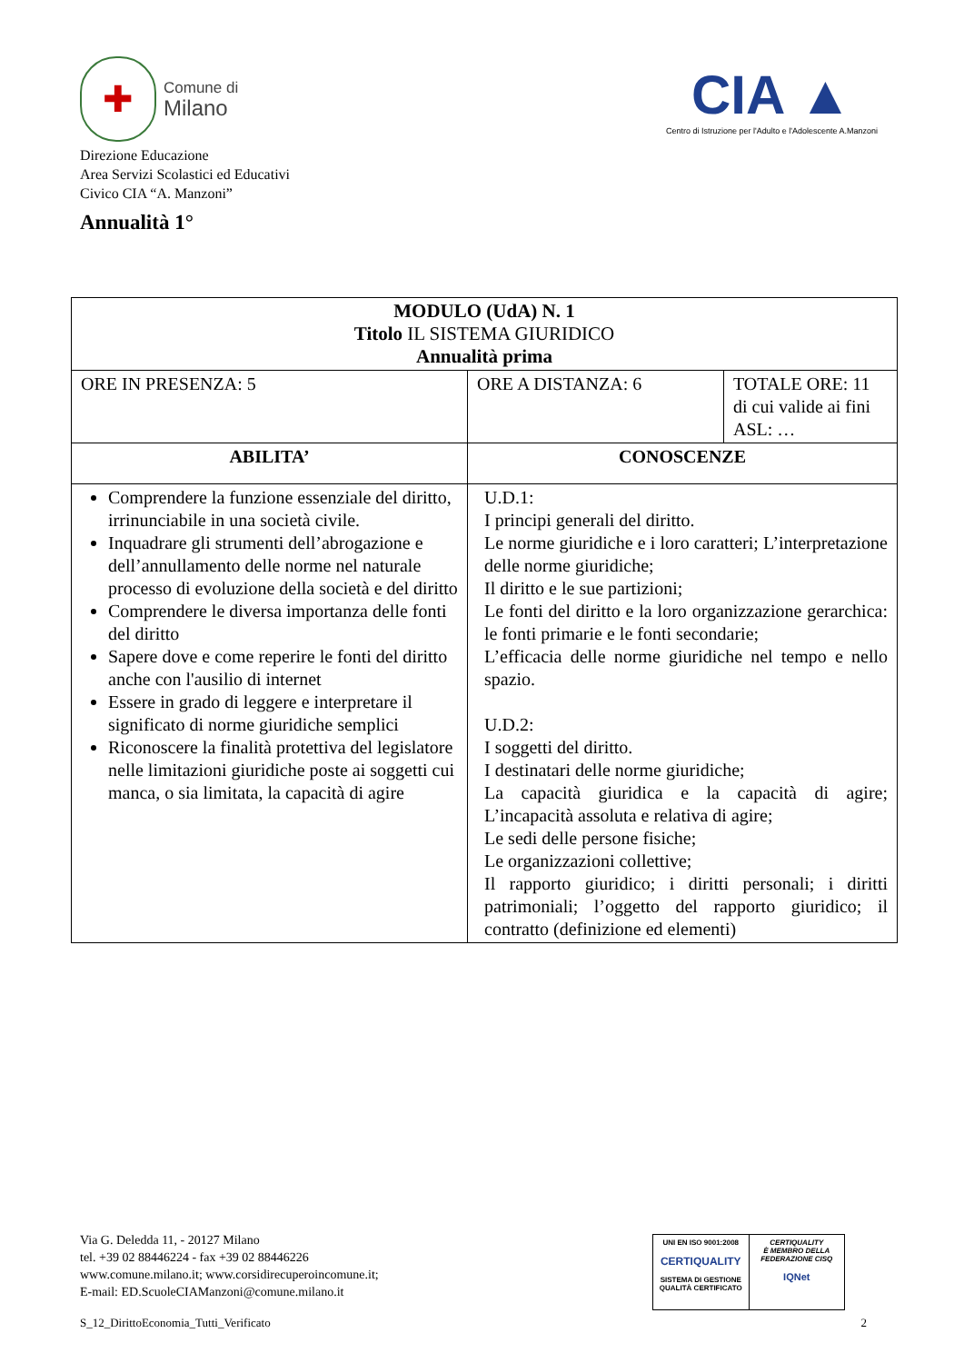✚
Comune di
Milano
Direzione Educazione
Area Servizi Scolastici ed Educativi
Civico CIA “A. Manzoni”
CIA ▲
Centro di Istruzione per l'Adulto e l'Adolescente A.Manzoni
Annualità 1°
| MODULO (UdA) N. 1 Titolo IL SISTEMA GIURIDICO Annualità prima | | |
| --- | --- | --- |
| ORE IN PRESENZA: 5 | ORE A DISTANZA: 6 | TOTALE ORE: 11 di cui valide ai fini ASL: … |
| ABILITA’ | CONOSCENZE | |
| Comprendere la funzione essenziale del diritto, irrinunciabile in una società civile. Inquadrare gli strumenti dell’abrogazione e dell’annullamento delle norme nel naturale processo di evoluzione della società e del diritto Comprendere le diversa importanza delle fonti del diritto Sapere dove e come reperire le fonti del diritto anche con l'ausilio di internet Essere in grado di leggere e interpretare il significato di norme giuridiche semplici Riconoscere la finalità protettiva del legislatore nelle limitazioni giuridiche poste ai soggetti cui manca, o sia limitata, la capacità di agire | U.D.1: I principi generali del diritto. Le norme giuridiche e i loro caratteri; L’interpretazione delle norme giuridiche; Il diritto e le sue partizioni; Le fonti del diritto e la loro organizzazione gerarchica: le fonti primarie e le fonti secondarie; L’efficacia delle norme giuridiche nel tempo e nello spazio. U.D.2: I soggetti del diritto. I destinatari delle norme giuridiche; La capacità giuridica e la capacità di agire; L’incapacità assoluta e relativa di agire; Le sedi delle persone fisiche; Le organizzazioni collettive; Il rapporto giuridico; i diritti personali; i diritti patrimoniali; l’oggetto del rapporto giuridico; il contratto (definizione ed elementi) | |
Via G. Deledda 11, - 20127 Milano
tel. +39 02 88446224 - fax +39 02 88446226
www.comune.milano.it; www.corsidirecuperoincomune.it;
E-mail: ED.ScuoleCIAManzoni@comune.milano.it
UNI EN ISO 9001:2008
CERTIQUALITY
SISTEMA DI GESTIONE QUALITÀ CERTIFICATO
CERTIQUALITY
È MEMBRO DELLA FEDERAZIONE CISQ
IQNet
S_12_DirittoEconomia_Tutti_Verificato 2